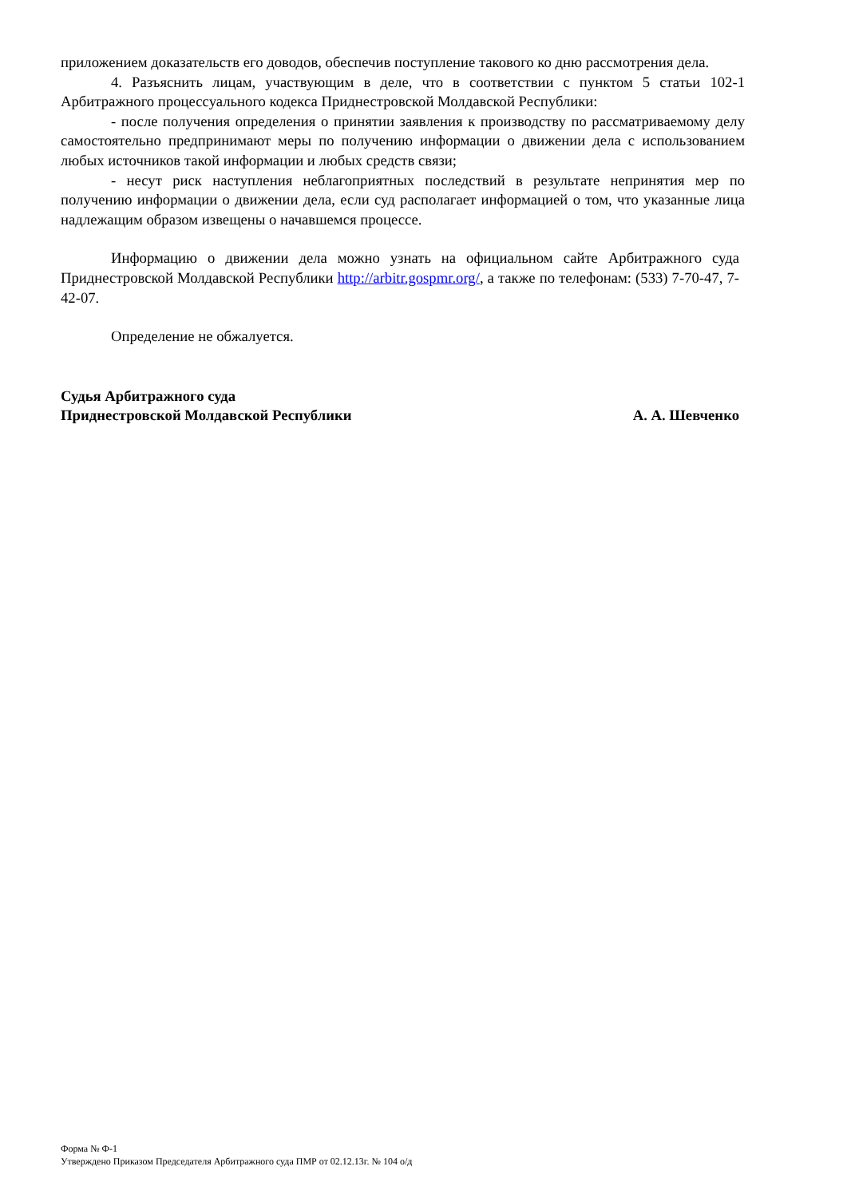приложением доказательств его доводов, обеспечив поступление такового ко дню рассмотрения дела.
4. Разъяснить лицам, участвующим в деле, что в соответствии с пунктом 5 статьи 102-1 Арбитражного процессуального кодекса Приднестровской Молдавской Республики:
- после получения определения о принятии заявления к производству по рассматриваемому делу самостоятельно предпринимают меры по получению информации о движении дела с использованием любых источников такой информации и любых средств связи;
- несут риск наступления неблагоприятных последствий в результате непринятия мер по получению информации о движении дела, если суд располагает информацией о том, что указанные лица надлежащим образом извещены о начавшемся процессе.
Информацию о движении дела можно узнать на официальном сайте Арбитражного суда Приднестровской Молдавской Республики http://arbitr.gospmr.org/, а также по телефонам: (533) 7-70-47, 7-42-07.
Определение не обжалуется.
Судья Арбитражного суда
Приднестровской Молдавской Республики
А. А. Шевченко
Форма № Ф-1
Утверждено Приказом Председателя Арбитражного суда ПМР от 02.12.13г. № 104 о/д